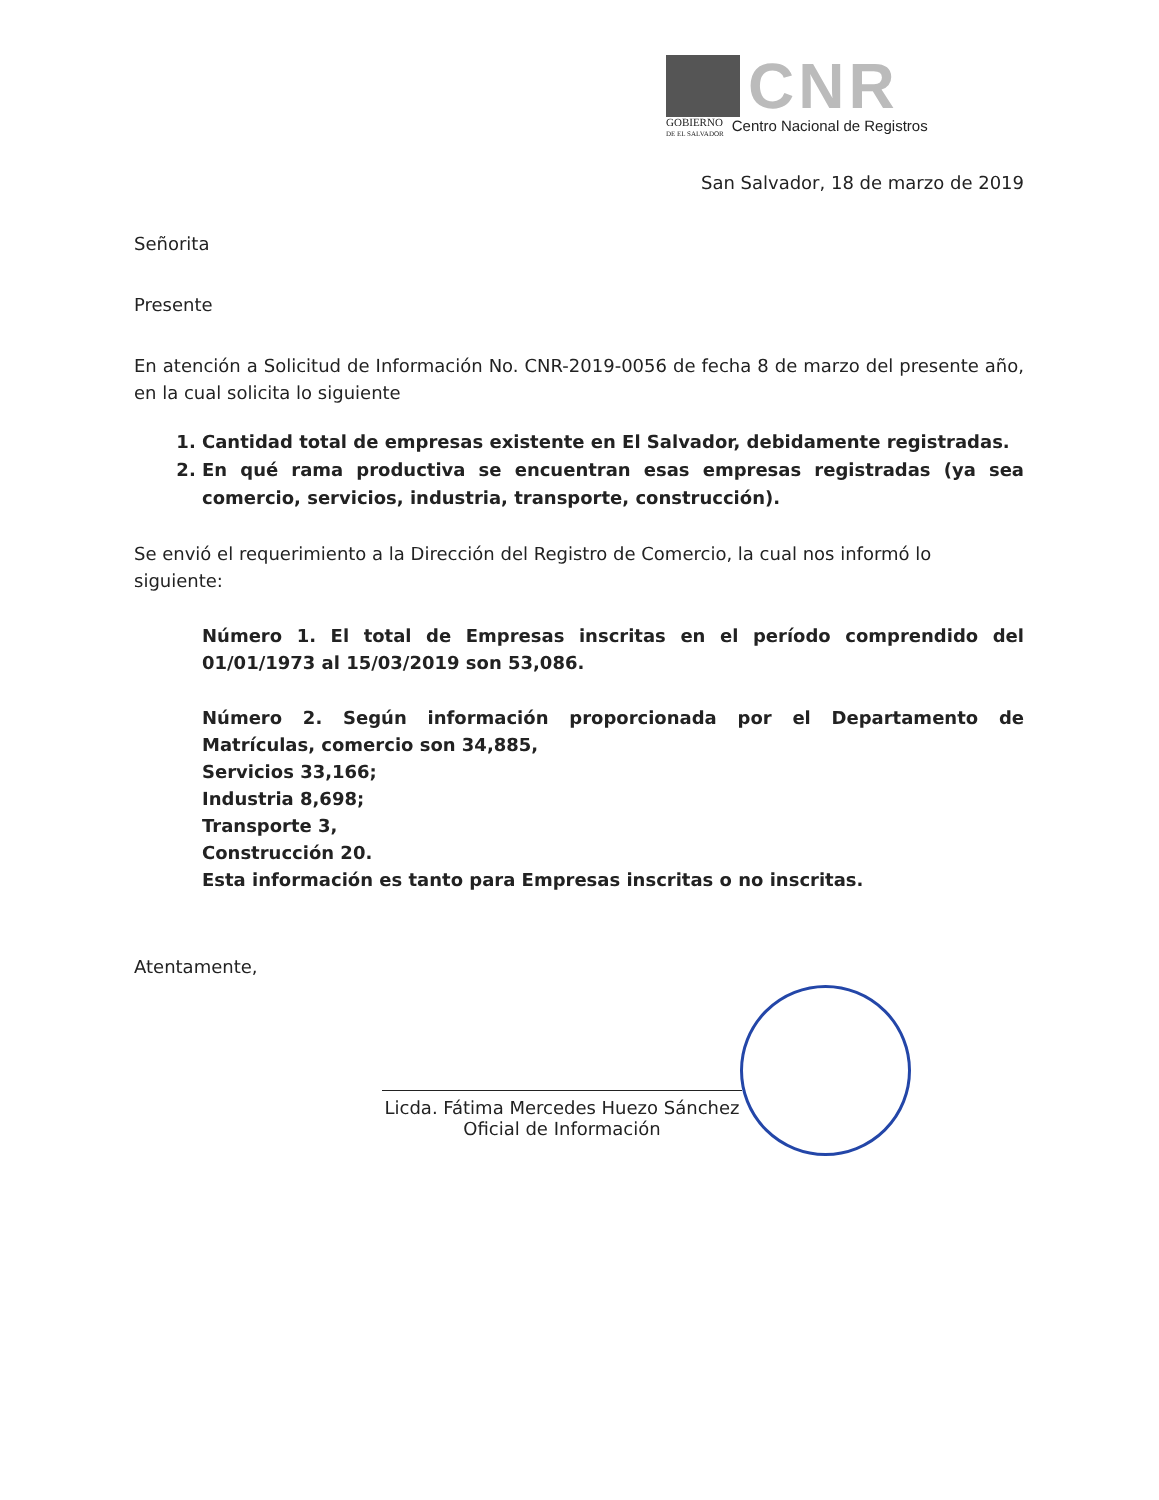CNR
GOBIERNO
DE EL SALVADOR
Centro Nacional de Registros
San Salvador, 18 de marzo de 2019
Señorita
Presente
En atención a Solicitud de Información No. CNR-2019-0056 de fecha 8 de marzo del presente año, en la cual solicita lo siguiente
1. Cantidad total de empresas existente en El Salvador, debidamente registradas.
2. En qué rama productiva se encuentran esas empresas registradas (ya sea comercio, servicios, industria, transporte, construcción).
Se envió el requerimiento a la Dirección del Registro de Comercio, la cual nos informó lo siguiente:
Número 1. El total de Empresas inscritas en el período comprendido del 01/01/1973 al 15/03/2019 son 53,086.
Número 2. Según información proporcionada por el Departamento de Matrículas, comercio son 34,885,
Servicios 33,166;
Industria 8,698;
Transporte 3,
Construcción 20.
Esta información es tanto para Empresas inscritas o no inscritas.
Atentamente,
Licda. Fátima Mercedes Huezo Sánchez
Oficial de Información